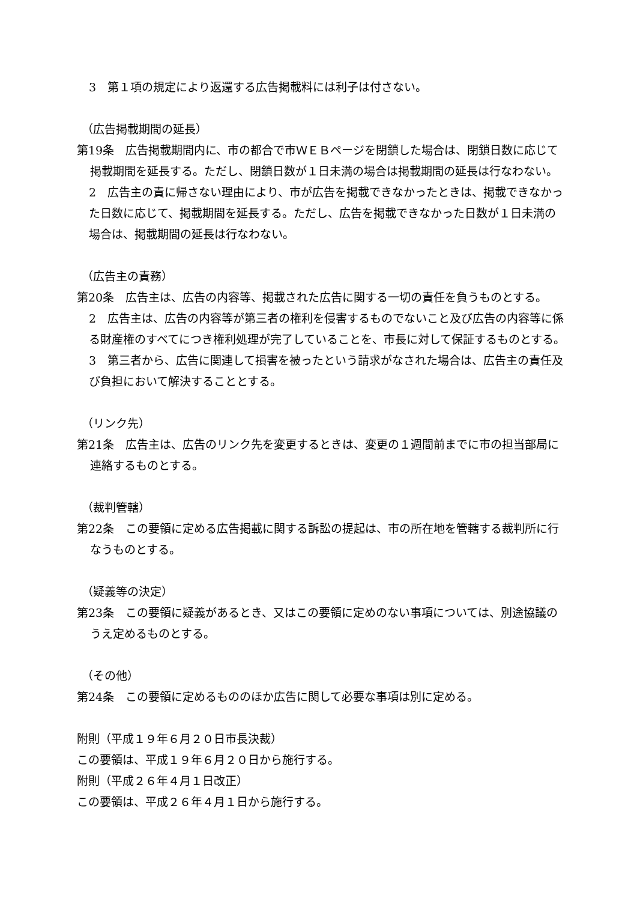3　第１項の規定により返還する広告掲載料には利子は付さない。
（広告掲載期間の延長）
第19条　広告掲載期間内に、市の都合で市ＷＥＢページを閉鎖した場合は、閉鎖日数に応じて掲載期間を延長する。ただし、閉鎖日数が１日未満の場合は掲載期間の延長は行なわない。
2　広告主の責に帰さない理由により、市が広告を掲載できなかったときは、掲載できなかった日数に応じて、掲載期間を延長する。ただし、広告を掲載できなかった日数が１日未満の場合は、掲載期間の延長は行なわない。
（広告主の責務）
第20条　広告主は、広告の内容等、掲載された広告に関する一切の責任を負うものとする。
2　広告主は、広告の内容等が第三者の権利を侵害するものでないこと及び広告の内容等に係る財産権のすべてにつき権利処理が完了していることを、市長に対して保証するものとする。
3　第三者から、広告に関連して損害を被ったという請求がなされた場合は、広告主の責任及び負担において解決することとする。
（リンク先）
第21条　広告主は、広告のリンク先を変更するときは、変更の１週間前までに市の担当部局に連絡するものとする。
（裁判管轄）
第22条　この要領に定める広告掲載に関する訴訟の提起は、市の所在地を管轄する裁判所に行なうものとする。
（疑義等の決定）
第23条　この要領に疑義があるとき、又はこの要領に定めのない事項については、別途協議のうえ定めるものとする。
（その他）
第24条　この要領に定めるもののほか広告に関して必要な事項は別に定める。
附則（平成１９年６月２０日市長決裁）
この要領は、平成１９年６月２０日から施行する。
附則（平成２６年４月１日改正）
この要領は、平成２６年４月１日から施行する。